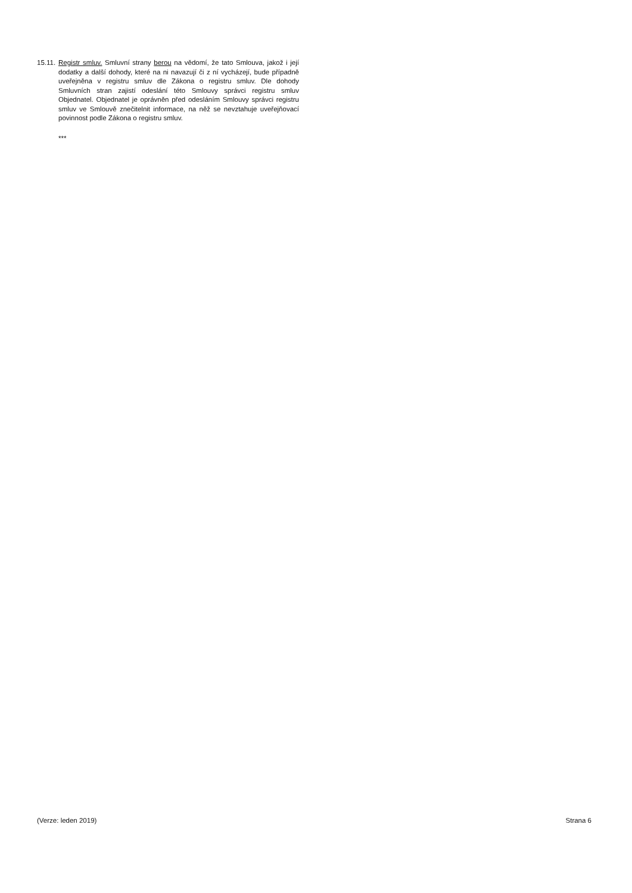15.11.
Registr smluv. Smluvní strany berou na vědomí, že tato Smlouva, jakož i její dodatky a další dohody, které na ni navazují či z ní vycházejí, bude případně uveřejněna v registru smluv dle Zákona o registru smluv. Dle dohody Smluvních stran zajistí odeslání této Smlouvy správci registru smluv Objednatel. Objednatel je oprávněn před odesláním Smlouvy správci registru smluv ve Smlouvě znečitelnit informace, na něž se nevztahuje uveřejňovací povinnost podle Zákona o registru smluv.
***
(Verze: leden 2019) Strana 6